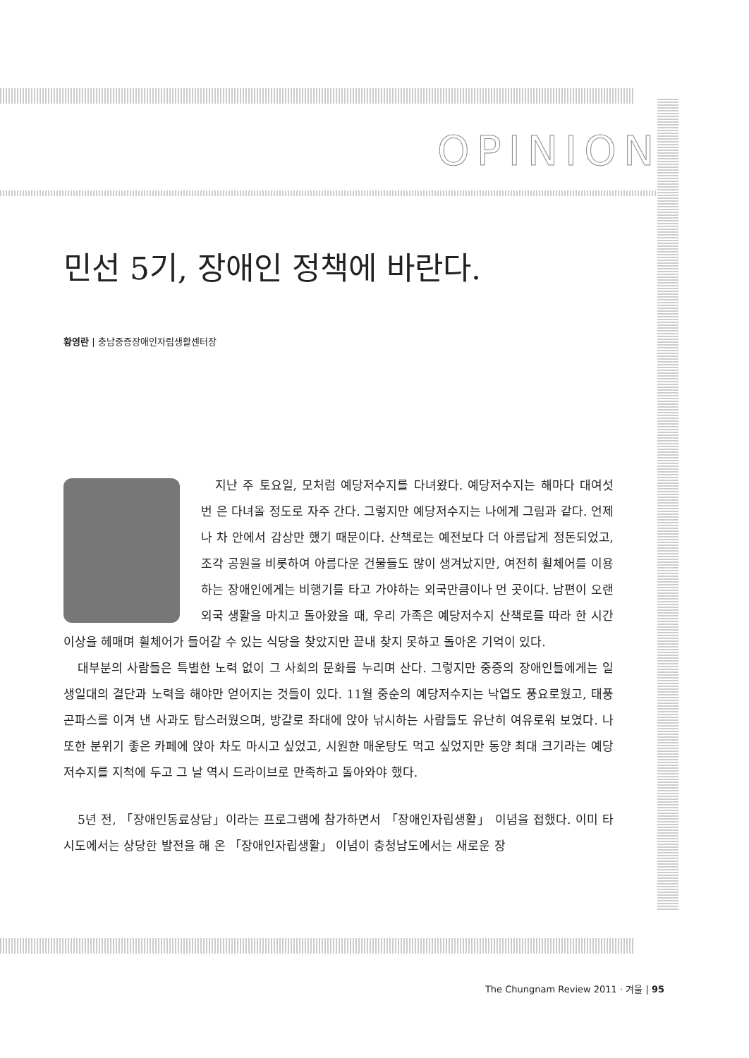OPINION
민선 5기, 장애인 정책에 바란다.
황영란 | 충남중증장애인자립생활센터장
지난 주 토요일, 모처럼 예당저수지를 다녀왔다. 예당저수지는 해마다 대여섯 번 은 다녀올 정도로 자주 간다. 그렇지만 예당저수지는 나에게 그림과 같다. 언제나 차 안에서 감상만 했기 때문이다. 산책로는 예전보다 더 아름답게 정돈되었고, 조각 공원을 비롯하여 아름다운 건물들도 많이 생겨났지만, 여전히 휠체어를 이용하는 장애인에게는 비행기를 타고 가야하는 외국만큼이나 먼 곳이다. 남편이 오랜 외국 생활을 마치고 돌아왔을 때, 우리 가족은 예당저수지 산책로를 따라 한 시간 이상을 헤매며 휠체어가 들어갈 수 있는 식당을 찾았지만 끝내 찾지 못하고 돌아온 기억이 있다.
대부분의 사람들은 특별한 노력 없이 그 사회의 문화를 누리며 산다. 그렇지만 중증의 장애인들에게는 일생일대의 결단과 노력을 해야만 얻어지는 것들이 있다. 11월 중순의 예당저수지는 낙엽도 풍요로웠고, 태풍 곤파스를 이겨 낸 사과도 탐스러웠으며, 방갈로 좌대에 앉아 낚시하는 사람들도 유난히 여유로워 보였다. 나 또한 분위기 좋은 카페에 앉아 차도 마시고 싶었고, 시원한 매운탕도 먹고 싶었지만 동양 최대 크기라는 예당저수지를 지척에 두고 그 날 역시 드라이브로 만족하고 돌아와야 했다.
5년 전, 「장애인동료상담」이라는 프로그램에 참가하면서 「장애인자립생활」 이념을 접했다. 이미 타 시도에서는 상당한 발전을 해 온 「장애인자립생활」 이념이 충청남도에서는 새로운 장
The Chungnam Review 2011 · 겨울 | 95